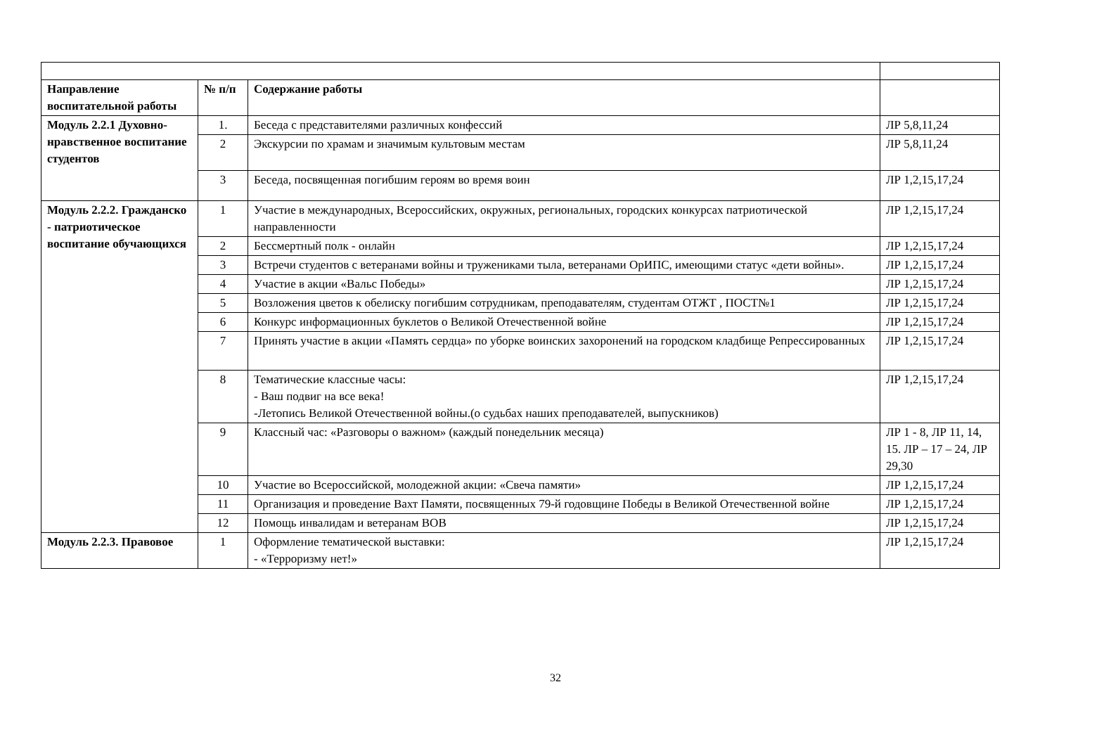| Направление воспитательной работы | № п/п | Содержание работы | |
| --- | --- | --- | --- |
| Модуль 2.2.1 Духовно-нравственное воспитание студентов | 1. | Беседа с представителями различных конфессий | ЛР 5,8,11,24 |
| | 2 | Экскурсии по храмам и значимым культовым местам | ЛР 5,8,11,24 |
| | 3 | Беседа, посвященная погибшим героям во время воин | ЛР 1,2,15,17,24 |
| Модуль 2.2.2. Гражданско - патриотическое воспитание обучающихся | 1 | Участие в международных, Всероссийских, окружных, региональных, городских конкурсах патриотической направленности | ЛР 1,2,15,17,24 |
| | 2 | Бессмертный полк - онлайн | ЛР 1,2,15,17,24 |
| | 3 | Встречи студентов с ветеранами войны и тружениками тыла, ветеранами ОрИПС, имеющими статус «дети войны». | ЛР 1,2,15,17,24 |
| | 4 | Участие в акции «Вальс Победы» | ЛР 1,2,15,17,24 |
| | 5 | Возложения цветов к обелиску погибшим сотрудникам, преподавателям, студентам ОТЖТ , ПОСТ№1 | ЛР 1,2,15,17,24 |
| | 6 | Конкурс информационных буклетов о Великой Отечественной войне | ЛР 1,2,15,17,24 |
| | 7 | Принять участие в акции «Память сердца» по уборке воинских захоронений на городском кладбище Репрессированных | ЛР 1,2,15,17,24 |
| | 8 | Тематические классные часы: - Ваш подвиг на все века! -Летопись Великой Отечественной войны.(о судьбах наших преподавателей, выпускников) | ЛР 1,2,15,17,24 |
| | 9 | Классный час: «Разговоры о важном» (каждый понедельник месяца) | ЛР 1 - 8, ЛР 11, 14, 15. ЛР – 17 – 24, ЛР 29,30 |
| | 10 | Участие во Всероссийской, молодежной акции: «Свеча памяти» | ЛР 1,2,15,17,24 |
| | 11 | Организация и проведение Вахт Памяти, посвященных 79-й годовщине Победы в Великой Отечественной войне | ЛР 1,2,15,17,24 |
| | 12 | Помощь инвалидам и ветеранам ВОВ | ЛР 1,2,15,17,24 |
| Модуль 2.2.3. Правовое | 1 | Оформление тематической выставки: - «Терроризму нет!» | ЛР 1,2,15,17,24 |
32